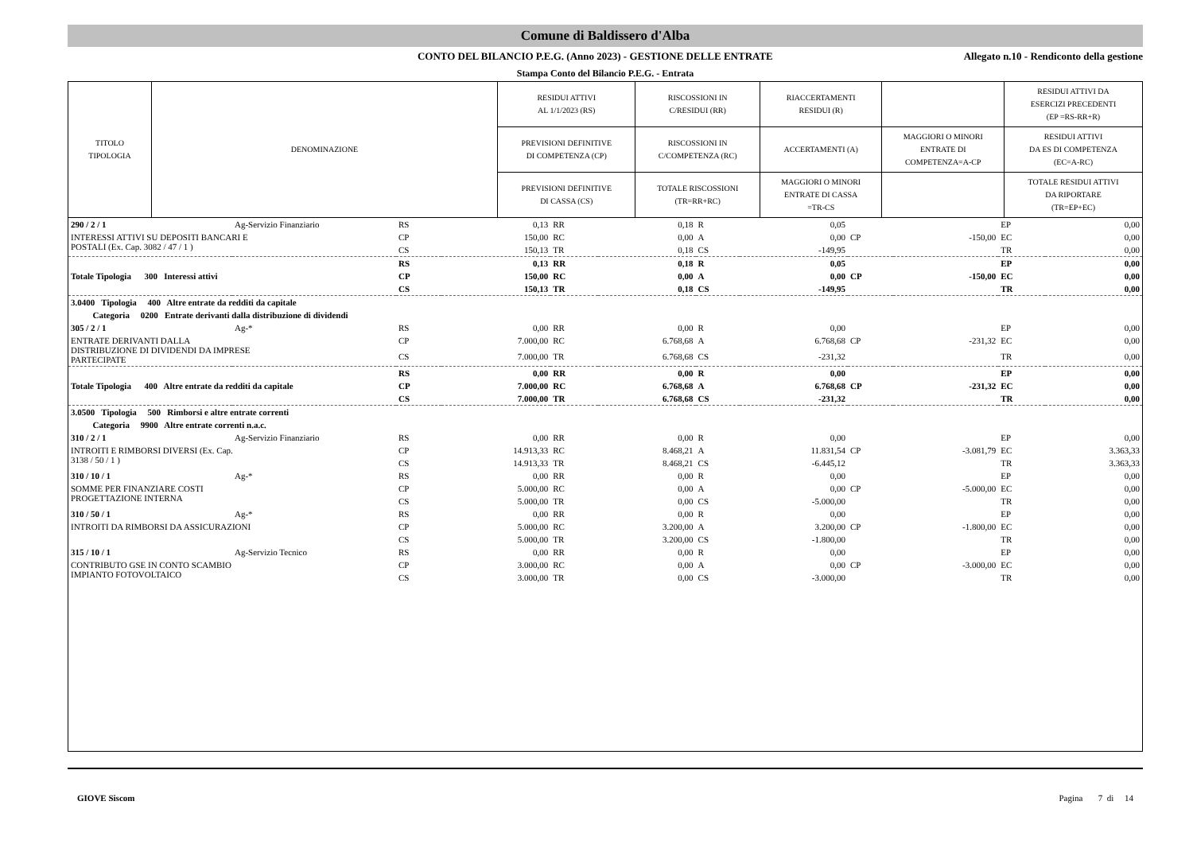Comune di Baldissero d'Alba
CONTO DEL BILANCIO P.E.G. (Anno 2023) - GESTIONE DELLE ENTRATE
Allegato n.10 - Rendiconto della gestione
Stampa Conto del Bilancio P.E.G. - Entrata
| TITOLO TIPOLOGIA | DENOMINAZIONE | RESIDUI ATTIVI AL 1/1/2023 (RS) | RISCOSSIONI IN C/RESIDUI (RR) | RIACCERTAMENTI RESIDUI (R) | | RESIDUI ATTIVI DA ESERCIZI PRECEDENTI (EP =RS-RR+R) |
| | | PREVISIONI DEFINITIVE DI COMPETENZA (CP) | RISCOSSIONI IN C/COMPETENZA (RC) | ACCERTAMENTI (A) | MAGGIORI O MINORI ENTRATE DI COMPETENZA=A-CP | RESIDUI ATTIVI DA ES DI COMPETENZA (EC=A-RC) |
| | | PREVISIONI DEFINITIVE DI CASSA (CS) | TOTALE RISCOSSIONI (TR=RR+RC) | MAGGIORI O MINORI ENTRATE DI CASSA =TR-CS | | TOTALE RESIDUI ATTIVI DA RIPORTARE (TR=EP+EC) |
| 290 / 2 / 1 | Ag-Servizio Finanziario | RS | 0,13 | RR | 0,18 | R | 0,05 | | | EP | 0,00 |
| INTERESSI ATTIVI SU DEPOSITI BANCARI E POSTALI (Ex. Cap. 3082 / 47 / 1 ) | | CP | 150,00 | RC | 0,00 | A | 0,00 | CP | -150,00 | EC | 0,00 |
| | | CS | 150,13 | TR | 0,18 | CS | -149,95 | | | TR | 0,00 |
| | | RS | 0,13 | RR | 0,18 | R | 0,05 | | | EP | 0,00 |
| Totale Tipologia 300 Interessi attivi | | CP | 150,00 | RC | 0,00 | A | 0,00 | CP | -150,00 | EC | 0,00 |
| | | CS | 150,13 | TR | 0,18 | CS | -149,95 | | | TR | 0,00 |
| 3.0400 Tipologia 400 Altre entrate da redditi da capitale | | | | | | | | | | | |
| Categoria 0200 Entrate derivanti dalla distribuzione di dividendi | | | | | | | | | | | |
| 305 / 2 / 1 | Ag-* | RS | 0,00 | RR | 0,00 | R | 0,00 | | | EP | 0,00 |
| ENTRATE DERIVANTI DALLA DISTRIBUZIONE DI DIVIDENDI DA IMPRESE PARTECIPATE | | CP | 7.000,00 | RC | 6.768,68 | A | 6.768,68 | CP | -231,32 | EC | 0,00 |
| | | CS | 7.000,00 | TR | 6.768,68 | CS | -231,32 | | | TR | 0,00 |
| | | RS | 0,00 | RR | 0,00 | R | 0,00 | | | EP | 0,00 |
| Totale Tipologia 400 Altre entrate da redditi da capitale | | CP | 7.000,00 | RC | 6.768,68 | A | 6.768,68 | CP | -231,32 | EC | 0,00 |
| | | CS | 7.000,00 | TR | 6.768,68 | CS | -231,32 | | | TR | 0,00 |
| 3.0500 Tipologia 500 Rimborsi e altre entrate correnti | | | | | | | | | | | |
| Categoria 9900 Altre entrate correnti n.a.c. | | | | | | | | | | | |
| 310 / 2 / 1 | Ag-Servizio Finanziario | RS | 0,00 | RR | 0,00 | R | 0,00 | | | EP | 0,00 |
| INTROITI E RIMBORSI DIVERSI (Ex. Cap. 3138 / 50 / 1 ) | | CP | 14.913,33 | RC | 8.468,21 | A | 11.831,54 | CP | -3.081,79 | EC | 3.363,33 |
| | | CS | 14.913,33 | TR | 8.468,21 | CS | -6.445,12 | | | TR | 3.363,33 |
| 310 / 10 / 1 | Ag-* | RS | 0,00 | RR | 0,00 | R | 0,00 | | | EP | 0,00 |
| SOMME PER FINANZIARE COSTI PROGETTAZIONE INTERNA | | CP | 5.000,00 | RC | 0,00 | A | 0,00 | CP | -5.000,00 | EC | 0,00 |
| | | CS | 5.000,00 | TR | 0,00 | CS | -5.000,00 | | | TR | 0,00 |
| 310 / 50 / 1 | Ag-* | RS | 0,00 | RR | 0,00 | R | 0,00 | | | EP | 0,00 |
| INTROITI DA RIMBORSI DA ASSICURAZIONI | | CP | 5.000,00 | RC | 3.200,00 | A | 3.200,00 | CP | -1.800,00 | EC | 0,00 |
| | | CS | 5.000,00 | TR | 3.200,00 | CS | -1.800,00 | | | TR | 0,00 |
| 315 / 10 / 1 | Ag-Servizio Tecnico | RS | 0,00 | RR | 0,00 | R | 0,00 | | | EP | 0,00 |
| CONTRIBUTO GSE IN CONTO SCAMBIO IMPIANTO FOTOVOLTAICO | | CP | 3.000,00 | RC | 0,00 | A | 0,00 | CP | -3.000,00 | EC | 0,00 |
| | | CS | 3.000,00 | TR | 0,00 | CS | -3.000,00 | | | TR | 0,00 |
GIOVE Siscom Pagina 7 di 14